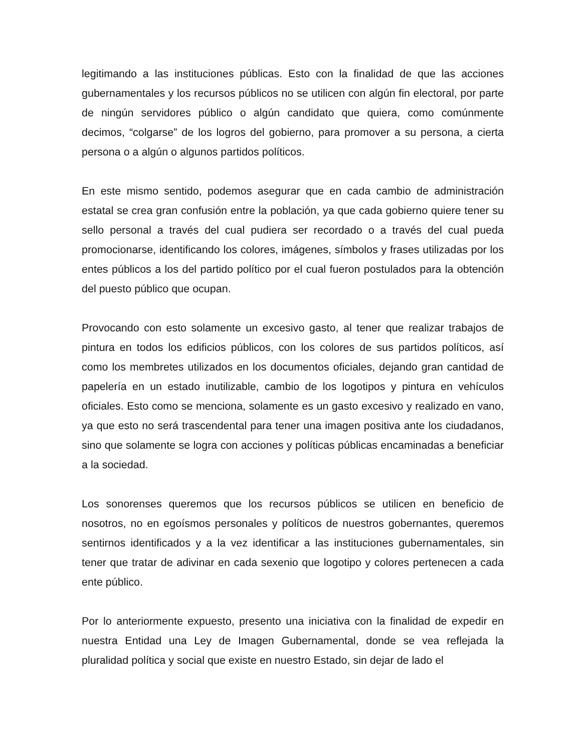legitimando a las instituciones públicas. Esto con la finalidad de que las acciones gubernamentales y los recursos públicos no se utilicen con algún fin electoral, por parte de ningún servidores público o algún candidato que quiera, como comúnmente decimos, “colgarse” de los logros del gobierno, para promover a su persona, a cierta persona o a algún o algunos partidos políticos.
En este mismo sentido, podemos asegurar que en cada cambio de administración estatal se crea gran confusión entre la población, ya que cada gobierno quiere tener su sello personal a través del cual pudiera ser recordado o a través del cual pueda promocionarse, identificando los colores, imágenes, símbolos y frases utilizadas por los entes públicos a los del partido político por el cual fueron postulados para la obtención del puesto público que ocupan.
Provocando con esto solamente un excesivo gasto, al tener que realizar trabajos de pintura en todos los edificios públicos, con los colores de sus partidos políticos, así como los membretes utilizados en los documentos oficiales, dejando gran cantidad de papelería en un estado inutilizable, cambio de los logotipos y pintura en vehículos oficiales. Esto como se menciona, solamente es un gasto excesivo y realizado en vano, ya que esto no será trascendental para tener una imagen positiva ante los ciudadanos, sino que solamente se logra con acciones y políticas públicas encaminadas a beneficiar a la sociedad.
Los sonorenses queremos que los recursos públicos se utilicen en beneficio de nosotros, no en egoísmos personales y políticos de nuestros gobernantes, queremos sentirnos identificados y a la vez identificar a las instituciones gubernamentales, sin tener que tratar de adivinar en cada sexenio que logotipo y colores pertenecen a cada ente público.
Por lo anteriormente expuesto, presento una iniciativa con la finalidad de expedir en nuestra Entidad una Ley de Imagen Gubernamental, donde se vea reflejada la pluralidad política y social que existe en nuestro Estado, sin dejar de lado el